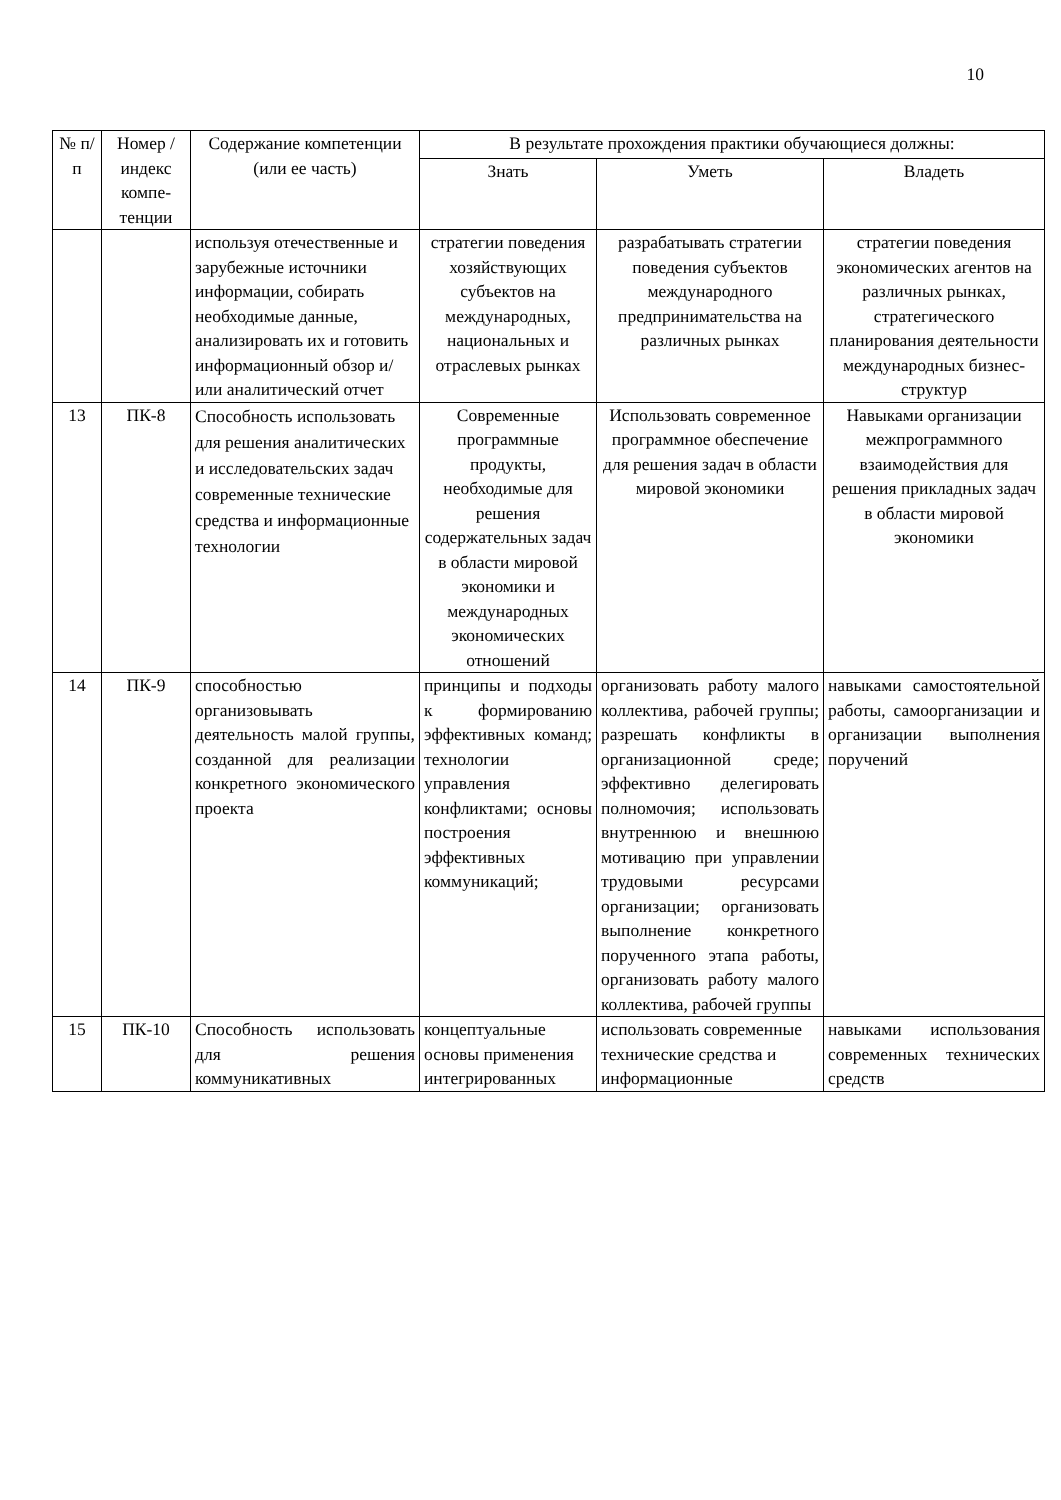10
| № п/п | Номер /индекс компе-тенции | Содержание компетенции (или ее часть) | В результате прохождения практики обучающиеся должны: | | |
| --- | --- | --- | --- | --- | --- |
| | | | Знать | Уметь | Владеть |
| | | используя отечественные и зарубежные источники информации, собирать необходимые данные, анализировать их и готовить информационный обзор и/или аналитический отчет | стратегии поведения хозяйствующих субъектов на международных, национальных и отраслевых рынках | разрабатывать стратегии поведения субъектов международного предпринимательства на различных рынках | стратегии поведения экономических агентов на различных рынках, стратегического планирования деятельности международных бизнес-структур |
| 13 | ПК-8 | Способность использовать для решения аналитических и исследовательских задач современные технические средства и информационные технологии | Современные программные продукты, необходимые для решения содержательных задач в области мировой экономики и международных экономических отношений | Использовать современное программное обеспечение для решения задач в области мировой экономики | Навыками организации межпрограммного взаимодействия для решения прикладных задач в области мировой экономики |
| 14 | ПК-9 | способностью организовывать деятельность малой группы, созданной для реализации конкретного экономического проекта | принципы и подходы к формированию эффективных команд; технологии управления конфликтами; основы построения эффективных коммуникаций; | организовать работу малого коллектива, рабочей группы; разрешать конфликты в организационной среде; эффективно делегировать полномочия; использовать внутреннюю и внешнюю мотивацию при управлении трудовыми ресурсами организации; организовать выполнение конкретного порученного этапа работы, организовать работу малого коллектива, рабочей группы | навыками самостоятельной работы, самоорганизации и организации выполнения поручений |
| 15 | ПК-10 | Способность использовать для решения коммуникативных | концептуальные основы применения интегрированных | использовать современные технические средства и информационные | навыками использования современных технических средств |